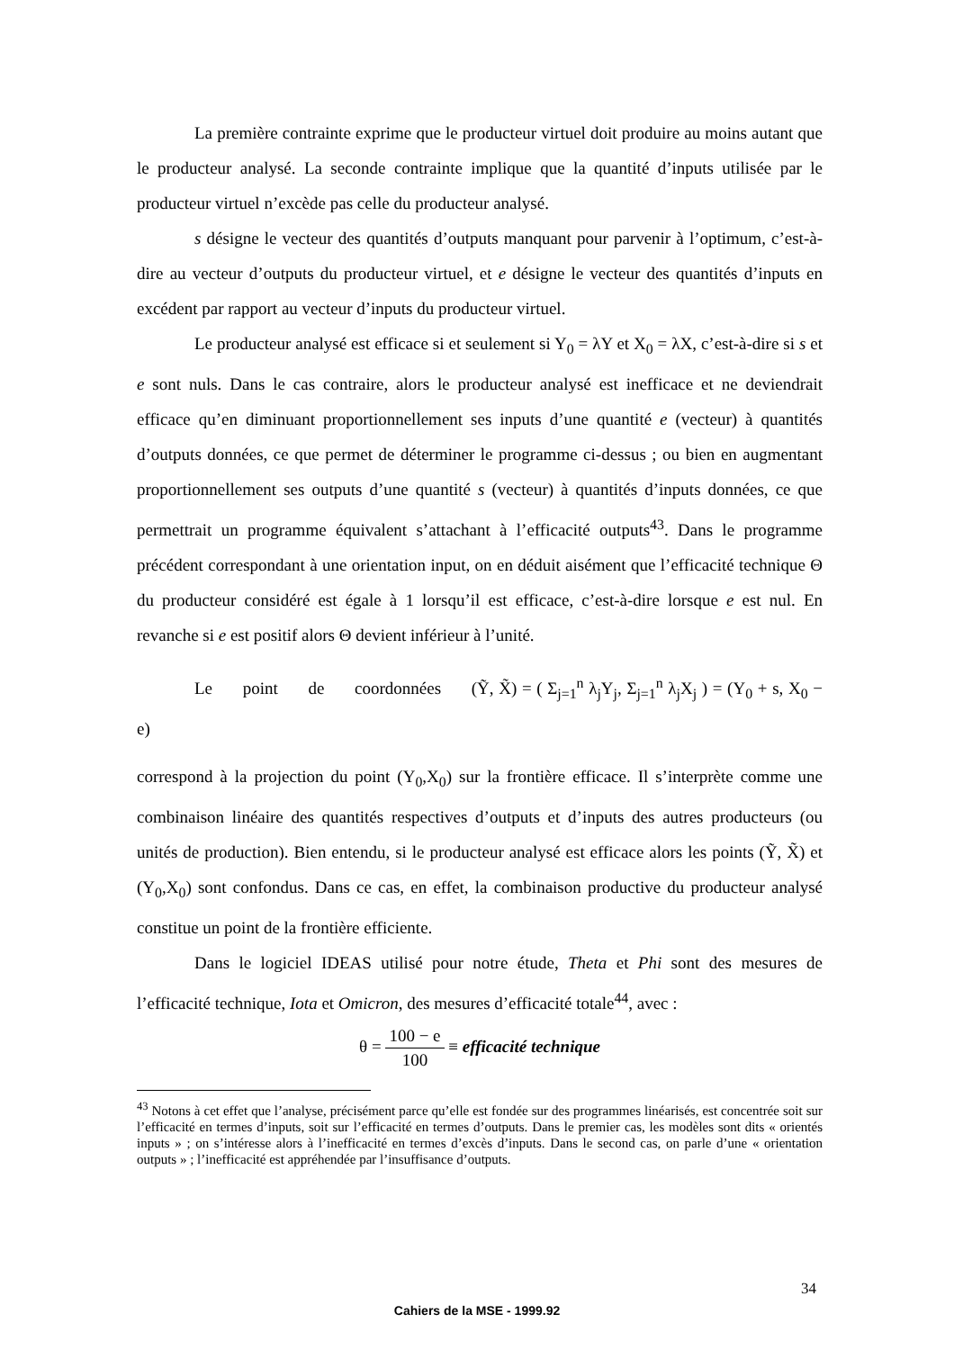La première contrainte exprime que le producteur virtuel doit produire au moins autant que le producteur analysé. La seconde contrainte implique que la quantité d’inputs utilisée par le producteur virtuel n’excède pas celle du producteur analysé.
s désigne le vecteur des quantités d’outputs manquant pour parvenir à l’optimum, c’est-à-dire au vecteur d’outputs du producteur virtuel, et e désigne le vecteur des quantités d’inputs en excédent par rapport au vecteur d’inputs du producteur virtuel.
Le producteur analysé est efficace si et seulement si Y<sub>0</sub> = λY et X<sub>0</sub> = λX, c’est-à-dire si s et e sont nuls. Dans le cas contraire, alors le producteur analysé est inefficace et ne deviendrait efficace qu’en diminuant proportionnellement ses inputs d’une quantité e (vecteur) à quantités d’outputs données, ce que permet de déterminer le programme ci-dessus ; ou bien en augmentant proportionnellement ses outputs d’une quantité s (vecteur) à quantités d’inputs données, ce que permettrait un programme équivalent s’attachant à l’efficacité outputs<sup>43</sup>. Dans le programme précédent correspondant à une orientation input, on en déduit aisément que l’efficacité technique Θ du producteur considéré est égale à 1 lorsqu’il est efficace, c’est-à-dire lorsque e est nul. En revanche si e est positif alors Θ devient inférieur à l’unité.
Le point de coordonnées (Ỹ, X̃) = ( Σ<sub>j=1</sub><sup>n</sup> λ<sub>j</sub>Y<sub>j</sub>, Σ<sub>j=1</sub><sup>n</sup> λ<sub>j</sub>X<sub>j</sub> ) = (Y<sub>0</sub> + s, X<sub>0</sub> − e)
correspond à la projection du point (Y<sub>0</sub>,X<sub>0</sub>) sur la frontière efficace. Il s’interprète comme une combinaison linéaire des quantités respectives d’outputs et d’inputs des autres producteurs (ou unités de production). Bien entendu, si le producteur analysé est efficace alors les points (Ỹ, X̃) et (Y<sub>0</sub>,X<sub>0</sub>) sont confondus. Dans ce cas, en effet, la combinaison productive du producteur analysé constitue un point de la frontière efficiente.
Dans le logiciel IDEAS utilisé pour notre étude, Theta et Phi sont des mesures de l’efficacité technique, Iota et Omicron, des mesures d’efficacité totale<sup>44</sup>, avec :
θ = 100 − e 100 ≡ efficacité technique
<sup>43</sup> Notons à cet effet que l’analyse, précisément parce qu’elle est fondée sur des programmes linéarisés, est concentrée soit sur l’efficacité en termes d’inputs, soit sur l’efficacité en termes d’outputs. Dans le premier cas, les modèles sont dits « orientés inputs » ; on s’intéresse alors à l’inefficacité en termes d’excès d’inputs. Dans le second cas, on parle d’une « orientation outputs » ; l’inefficacité est appréhendée par l’insuffisance d’outputs.
34
Cahiers de la MSE - 1999.92